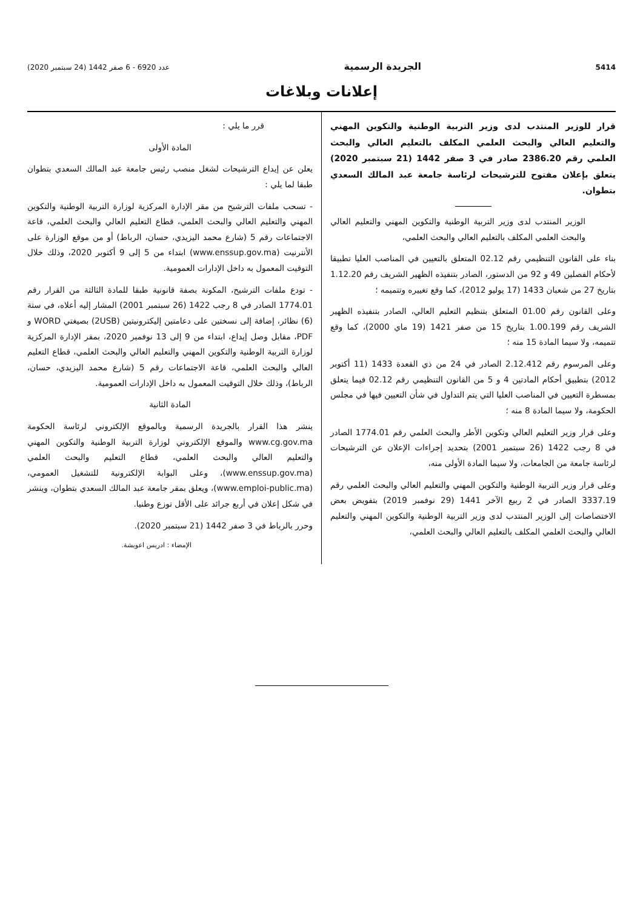5414 الجريدة الرسمية عدد 6920 - 6 صفر 1442 (24 سبتمبر 2020)
إعلانات وبلاغات
قرار للوزير المنتدب لدى وزير التربية الوطنية والتكوين المهني والتعليم العالي والبحث العلمي المكلف بالتعليم العالي والبحث العلمي رقم 2386.20 صادر في 3 صفر 1442 (21 سبتمبر 2020) يتعلق بإعلان مفتوح للترشيحات لرئاسة جامعة عبد المالك السعدي بتطوان.
الوزير المنتدب لدى وزير التربية الوطنية والتكوين المهني والتعليم العالي والبحث العلمي المكلف بالتعليم العالي والبحث العلمي،
بناء على القانون التنظيمي رقم 02.12 المتعلق بالتعيين في المناصب العليا تطبيقا لأحكام الفصلين 49 و 92 من الدستور، الصادر بتنفيذه الظهير الشريف رقم 1.12.20 بتاريخ 27 من شعبان 1433 (17 يوليو 2012)، كما وقع تغييره وتتميمه ؛
وعلى القانون رقم 01.00 المتعلق بتنظيم التعليم العالي، الصادر بتنفيذه الظهير الشريف رقم 1.00.199 بتاريخ 15 من صفر 1421 (19 ماي 2000)، كما وقع تتميمه، ولا سيما المادة 15 منه ؛
وعلى المرسوم رقم 2.12.412 الصادر في 24 من ذي القعدة 1433 (11 أكتوبر 2012) بتطبيق أحكام المادتين 4 و 5 من القانون التنظيمي رقم 02.12 فيما يتعلق بمسطرة التعيين في المناصب العليا التي يتم التداول في شأن التعيين فيها في مجلس الحكومة، ولا سيما المادة 8 منه ؛
وعلى قرار وزير التعليم العالي وتكوين الأطر والبحث العلمي رقم 1774.01 الصادر في 8 رجب 1422 (26 سبتمبر 2001) بتحديد إجراءات الإعلان عن الترشيحات لرئاسة جامعة من الجامعات، ولا سيما المادة الأولى منه،
وعلى قرار وزير التربية الوطنية والتكوين المهني والتعليم العالي والبحث العلمي رقم 3337.19 الصادر في 2 ربيع الآخر 1441 (29 نوفمبر 2019) بتفويض بعض الاختصاصات إلى الوزير المنتدب لدى وزير التربية الوطنية والتكوين المهني والتعليم العالي والبحث العلمي المكلف بالتعليم العالي والبحث العلمي،
قرر ما يلي :
المادة الأولى
يعلن عن إيداع الترشيحات لشغل منصب رئيس جامعة عبد المالك السعدي بتطوان طبقا لما يلي :
- تسحب ملفات الترشيح من مقر الإدارة المركزية لوزارة التربية الوطنية والتكوين المهني والتعليم العالي والبحث العلمي، قطاع التعليم العالي والبحث العلمي، قاعة الاجتماعات رقم 5 (شارع محمد اليزيدي، حسان، الرباط) أو من موقع الوزارة على الأنترنيت (www.enssup.gov.ma) ابتداء من 5 إلى 9 أكتوبر 2020، وذلك خلال التوقيت المعمول به داخل الإدارات العمومية.
- تودع ملفات الترشيح، المكونة بصفة قانونية طبقا للمادة الثالثة من القرار رقم 1774.01 الصادر في 8 رجب 1422 (26 سبتمبر 2001) المشار إليه أعلاه، في ستة (6) نظائر، إضافة إلى نسختين على دعامتين إليكترونيتين (2USB) بصيغتي WORD و PDF، مقابل وصل إيداع، ابتداء من 9 إلى 13 نوفمبر 2020، بمقر الإدارة المركزية لوزارة التربية الوطنية والتكوين المهني والتعليم العالي والبحث العلمي، قطاع التعليم العالي والبحث العلمي، قاعة الاجتماعات رقم 5 (شارع محمد اليزيدي، حسان، الرباط)، وذلك خلال التوقيت المعمول به داخل الإدارات العمومية.
المادة الثانية
ينشر هذا القرار بالجريدة الرسمية وبالموقع الإلكتروني لرئاسة الحكومة www.cg.gov.ma والموقع الإلكتروني لوزارة التربية الوطنية والتكوين المهني والتعليم العالي والبحث العلمي، قطاع التعليم والبحث العلمي (www.enssup.gov.ma)، وعلى البوابة الإلكترونية للتشغيل العمومي، (www.emploi-public.ma)، ويعلق بمقر جامعة عبد المالك السعدي بتطوان، وينشر في شكل إعلان في أربع جرائد على الأقل توزع وطنيا.
وحرر بالرباط في 3 صفر 1442 (21 سبتمبر 2020).
الإمضاء : ادريس اعويشة.